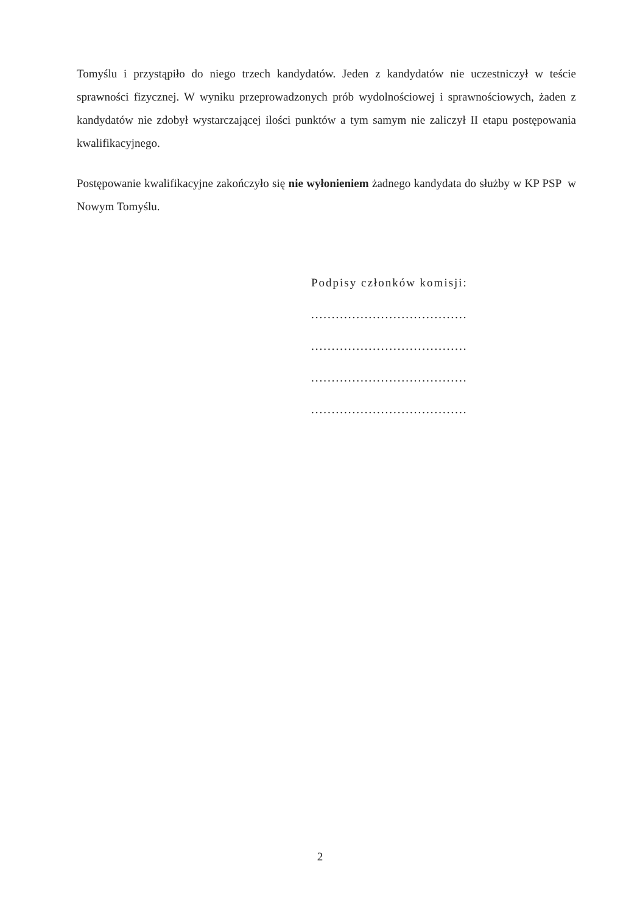Tomyślu i przystąpiło do niego trzech kandydatów. Jeden z kandydatów nie uczestniczył w teście sprawności fizycznej. W wyniku przeprowadzonych prób wydolnościowej i sprawnościowych, żaden z kandydatów nie zdobył wystarczającej ilości punktów a tym samym nie zaliczył II etapu postępowania kwalifikacyjnego.
Postępowanie kwalifikacyjne zakończyło się nie wyłonieniem żadnego kandydata do służby w KP PSP w Nowym Tomyślu.
Podpisy członków komisji:
......................................
......................................
......................................
......................................
2